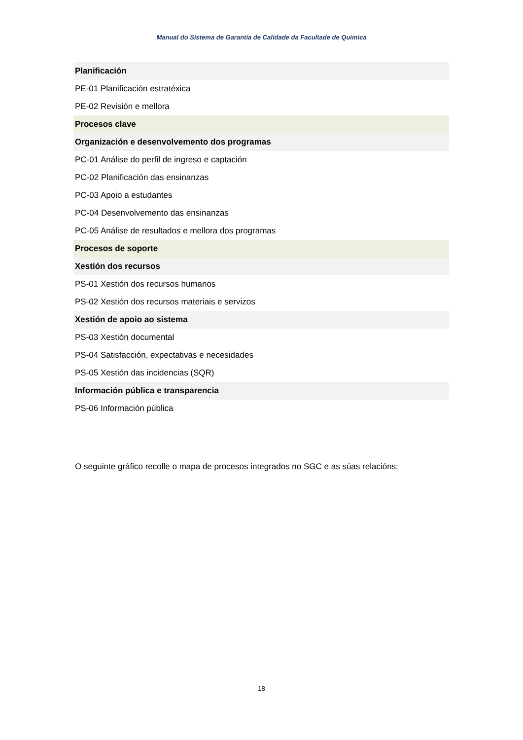Manual do Sistema de Garantía de Calidade da Facultade de Química
| Planificación |
| PE-01 Planificación estratéxica |
| PE-02 Revisión e mellora |
| Procesos clave |
| Organización e desenvolvemento dos programas |
| PC-01 Análise do perfil de ingreso e captación |
| PC-02 Planificación das ensinanzas |
| PC-03 Apoio a estudantes |
| PC-04 Desenvolvemento das ensinanzas |
| PC-05 Análise de resultados e mellora dos programas |
| Procesos de soporte |
| Xestión dos recursos |
| PS-01 Xestión dos recursos humanos |
| PS-02 Xestión dos recursos materiais e servizos |
| Xestión de apoio ao sistema |
| PS-03 Xestión documental |
| PS-04 Satisfacción, expectativas e necesidades |
| PS-05 Xestión das incidencias (SQR) |
| Información pública e transparencia |
| PS-06 Información pública |
O seguinte gráfico recolle o mapa de procesos integrados no SGC e as súas relacións:
18